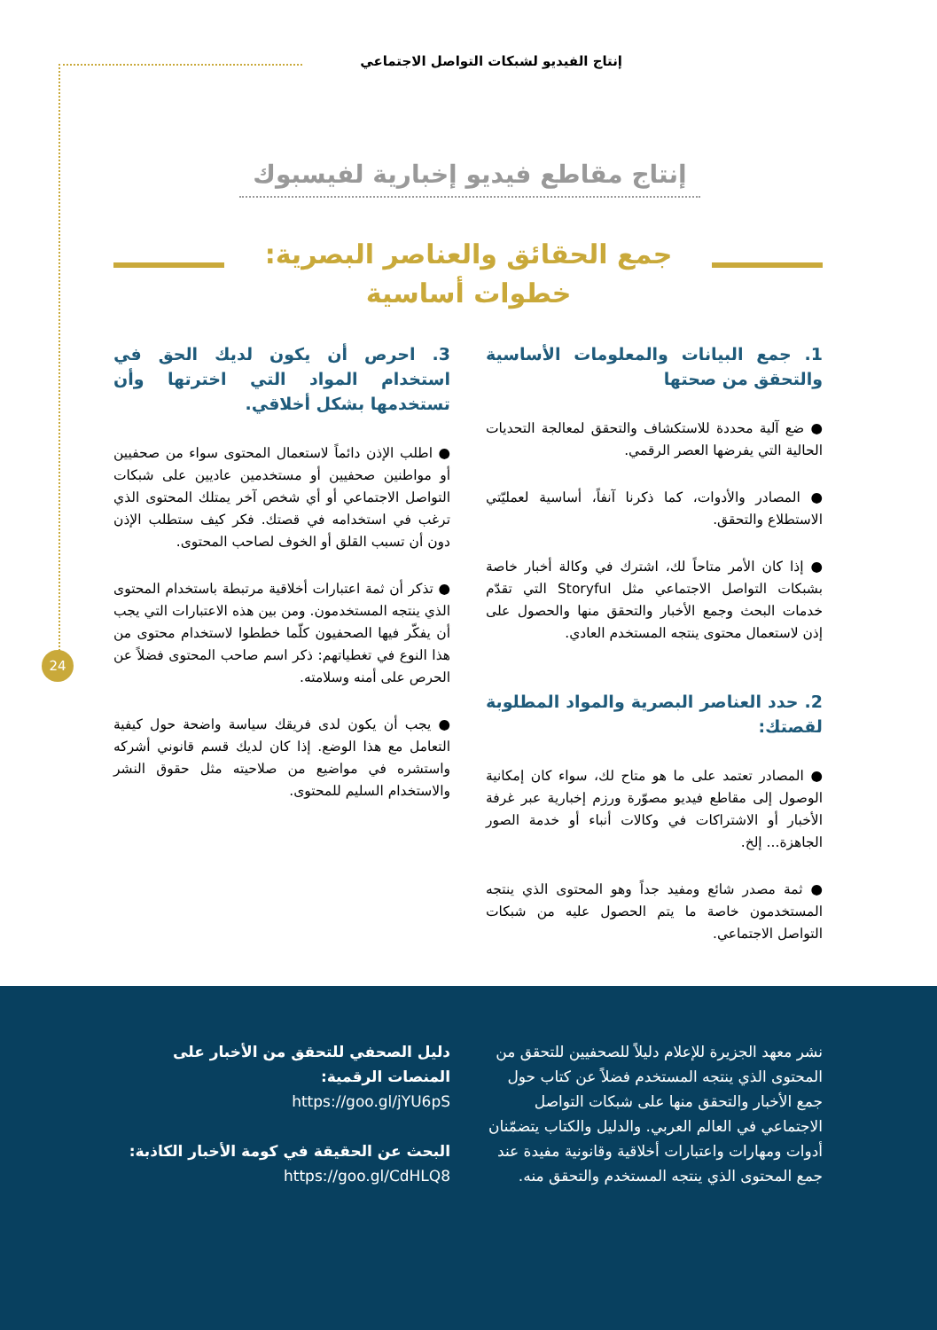إنتاج الفيديو لشبكات التواصل الاجتماعي
إنتاج مقاطع فيديو إخبارية لفيسبوك
جمع الحقائق والعناصر البصرية:
خطوات أساسية
24
1. جمع البيانات والمعلومات الأساسية والتحقق من صحتها
● ضع آلية محددة للاستكشاف والتحقق لمعالجة التحديات الحالية التي يفرضها العصر الرقمي.
● المصادر والأدوات، كما ذكرنا آنفاً، أساسية لعمليّتي الاستطلاع والتحقق.
● إذا كان الأمر متاحاً لك، اشترك في وكالة أخبار خاصة بشبكات التواصل الاجتماعي مثل Storyful التي تقدّم خدمات البحث وجمع الأخبار والتحقق منها والحصول على إذن لاستعمال محتوى ينتجه المستخدم العادي.
2. حدد العناصر البصرية والمواد المطلوبة لقصتك:
● المصادر تعتمد على ما هو متاح لك، سواء كان إمكانية الوصول إلى مقاطع فيديو مصوّرة ورزم إخبارية عبر غرفة الأخبار أو الاشتراكات في وكالات أنباء أو خدمة الصور الجاهزة... إلخ.
● ثمة مصدر شائع ومفيد جداً وهو المحتوى الذي ينتجه المستخدمون خاصة ما يتم الحصول عليه من شبكات التواصل الاجتماعي.
3. احرص أن يكون لديك الحق في استخدام المواد التي اخترتها وأن تستخدمها بشكل أخلاقي.
● اطلب الإذن دائماً لاستعمال المحتوى سواء من صحفيين أو مواطنين صحفيين أو مستخدمين عاديين على شبكات التواصل الاجتماعي أو أي شخص آخر يمتلك المحتوى الذي ترغب في استخدامه في قصتك. فكر كيف ستطلب الإذن دون أن تسبب القلق أو الخوف لصاحب المحتوى.
● تذكر أن ثمة اعتبارات أخلاقية مرتبطة باستخدام المحتوى الذي ينتجه المستخدمون. ومن بين هذه الاعتبارات التي يجب أن يفكّر فيها الصحفيون كلّما خططوا لاستخدام محتوى من هذا النوع في تغطياتهم: ذكر اسم صاحب المحتوى فضلاً عن الحرص على أمنه وسلامته.
● يجب أن يكون لدى فريقك سياسة واضحة حول كيفية التعامل مع هذا الوضع. إذا كان لديك قسم قانوني أشركه واستشره في مواضيع من صلاحيته مثل حقوق النشر والاستخدام السليم للمحتوى.
نشر معهد الجزيرة للإعلام دليلاً للصحفيين للتحقق من المحتوى الذي ينتجه المستخدم فضلاً عن كتاب حول جمع الأخبار والتحقق منها على شبكات التواصل الاجتماعي في العالم العربي. والدليل والكتاب يتضمّنان أدوات ومهارات واعتبارات أخلاقية وقانونية مفيدة عند جمع المحتوى الذي ينتجه المستخدم والتحقق منه.
دليل الصحفي للتحقق من الأخبار على المنصات الرقمية:
https://goo.gl/jYU6pS
البحث عن الحقيقة في كومة الأخبار الكاذبة:
https://goo.gl/CdHLQ8